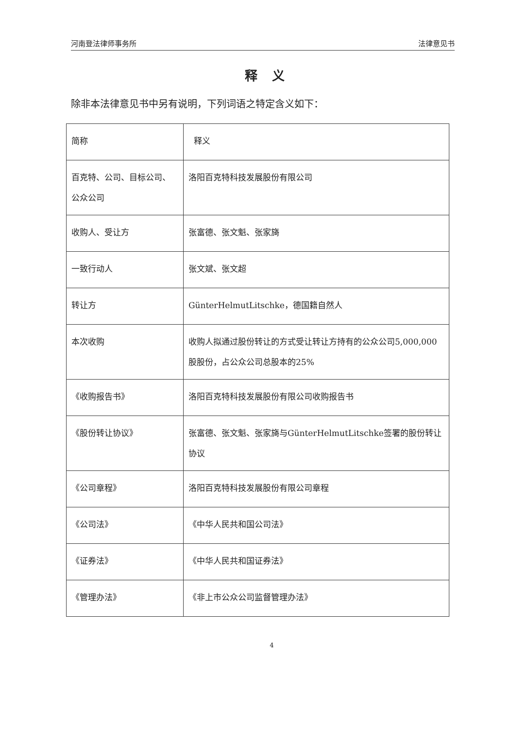河南登法律师事务所 法律意见书
释义
除非本法律意见书中另有说明，下列词语之特定含义如下：
| 简称 | 释义 |
| 百克特、公司、目标公司、公众公司 | 洛阳百克特科技发展股份有限公司 |
| 收购人、受让方 | 张富德、张文魁、张家旖 |
| 一致行动人 | 张文斌、张文超 |
| 转让方 | GünterHelmutLitschke，德国籍自然人 |
| 本次收购 | 收购人拟通过股份转让的方式受让转让方持有的公众公司5,000,000股股份，占公众公司总股本的25% |
| 《收购报告书》 | 洛阳百克特科技发展股份有限公司收购报告书 |
| 《股份转让协议》 | 张富德、张文魁、张家旖与GünterHelmutLitschke签署的股份转让协议 |
| 《公司章程》 | 洛阳百克特科技发展股份有限公司章程 |
| 《公司法》 | 《中华人民共和国公司法》 |
| 《证券法》 | 《中华人民共和国证券法》 |
| 《管理办法》 | 《非上市公众公司监督管理办法》 |
4